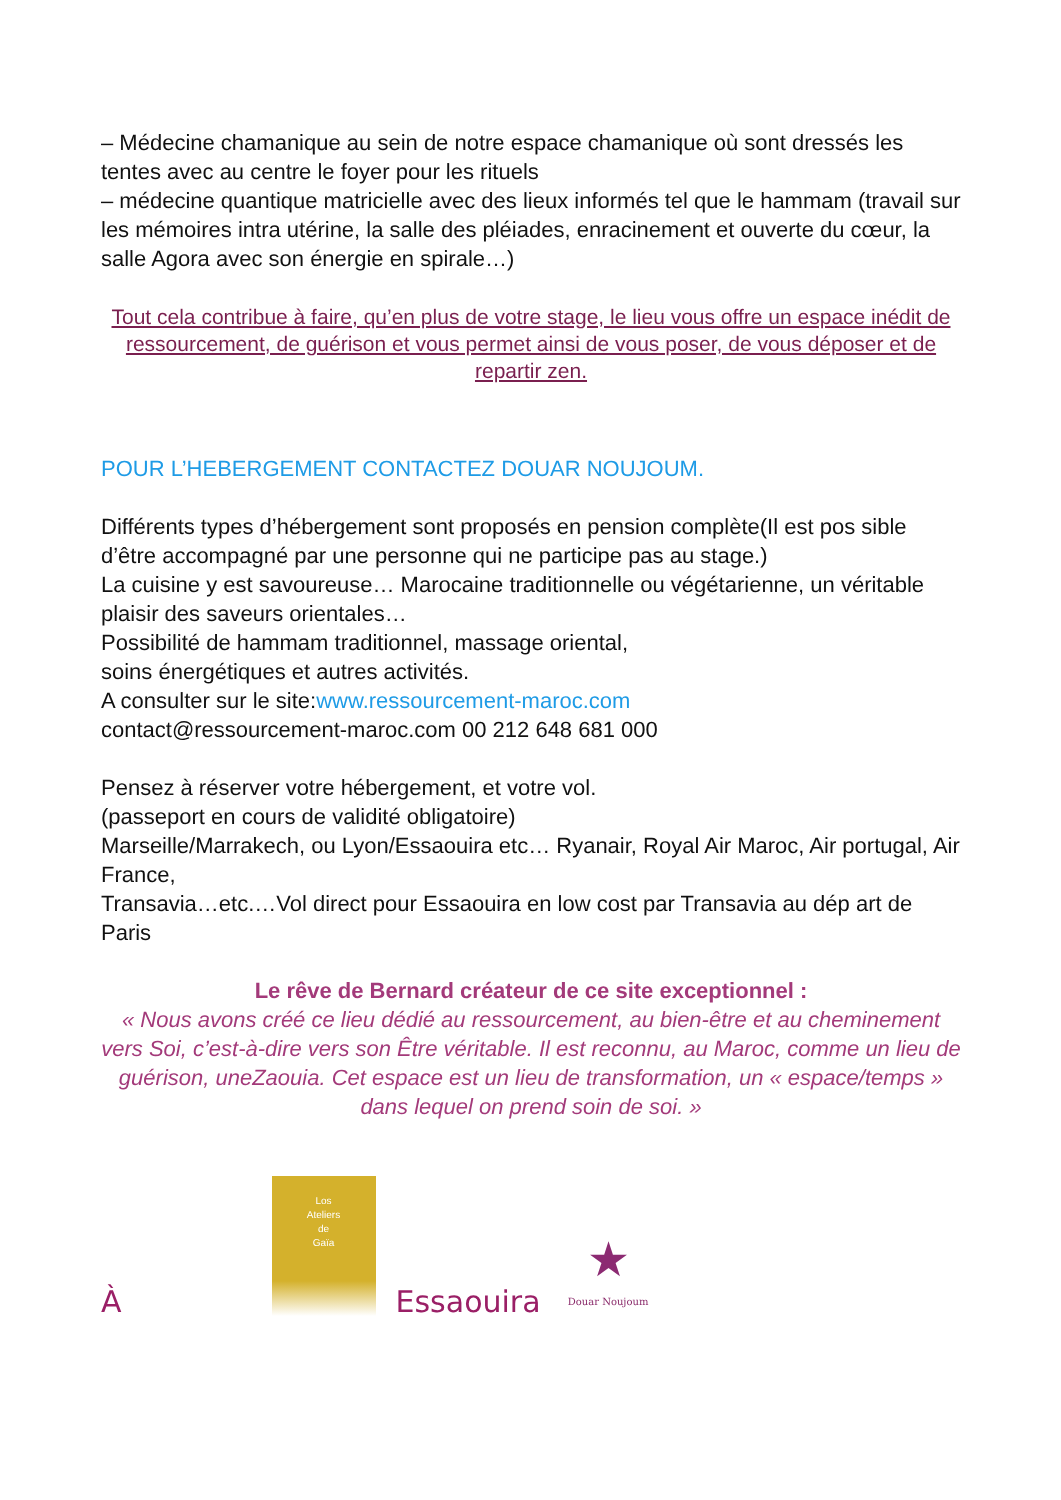– Médecine chamanique au sein de notre espace chamanique où sont dressés les tentes avec au centre le foyer pour les rituels
– médecine quantique matricielle avec des lieux informés tel que le hammam (travail sur les mémoires intra utérine, la salle des pléiades, enracinement et ouverte du cœur, la salle Agora avec son énergie en spirale…)
Tout cela contribue à faire, qu’en plus de votre stage, le lieu vous offre un espace inédit de ressourcement, de guérison et vous permet ainsi de vous poser, de vous déposer et de repartir zen.
POUR L’HEBERGEMENT CONTACTEZ DOUAR NOUJOUM.
Différents types d’hébergement sont proposés en pension complète(Il est pos sible d’être accompagné par une personne qui ne participe pas au stage.)
La cuisine y est savoureuse… Marocaine traditionnelle ou végétarienne, un véritable plaisir des saveurs orientales…
Possibilité de hammam traditionnel, massage oriental,
soins énergétiques et autres activités.
A consulter sur le site:www.ressourcement-maroc.com
contact@ressourcement-maroc.com 00 212 648 681 000
Pensez à réserver votre hébergement, et votre vol.
(passeport en cours de validité obligatoire)
Marseille/Marrakech, ou Lyon/Essaouira etc… Ryanair, Royal Air Maroc, Air portugal, Air France,
Transavia…etc.…Vol direct pour Essaouira en low cost par Transavia au dép art de Paris
Le rêve de Bernard créateur de ce site exceptionnel :
« Nous avons créé ce lieu dédié au ressourcement, au bien-être et au cheminement vers Soi, c’est-à-dire vers son Être véritable. Il est reconnu, au Maroc, comme un lieu de guérison, uneZaouia. Cet espace est un lieu de transformation, un « espace/temps » dans lequel on prend soin de soi. »
À
Los
Ateliers
de
Gaïa
Essaouira
★
Douar Noujoum